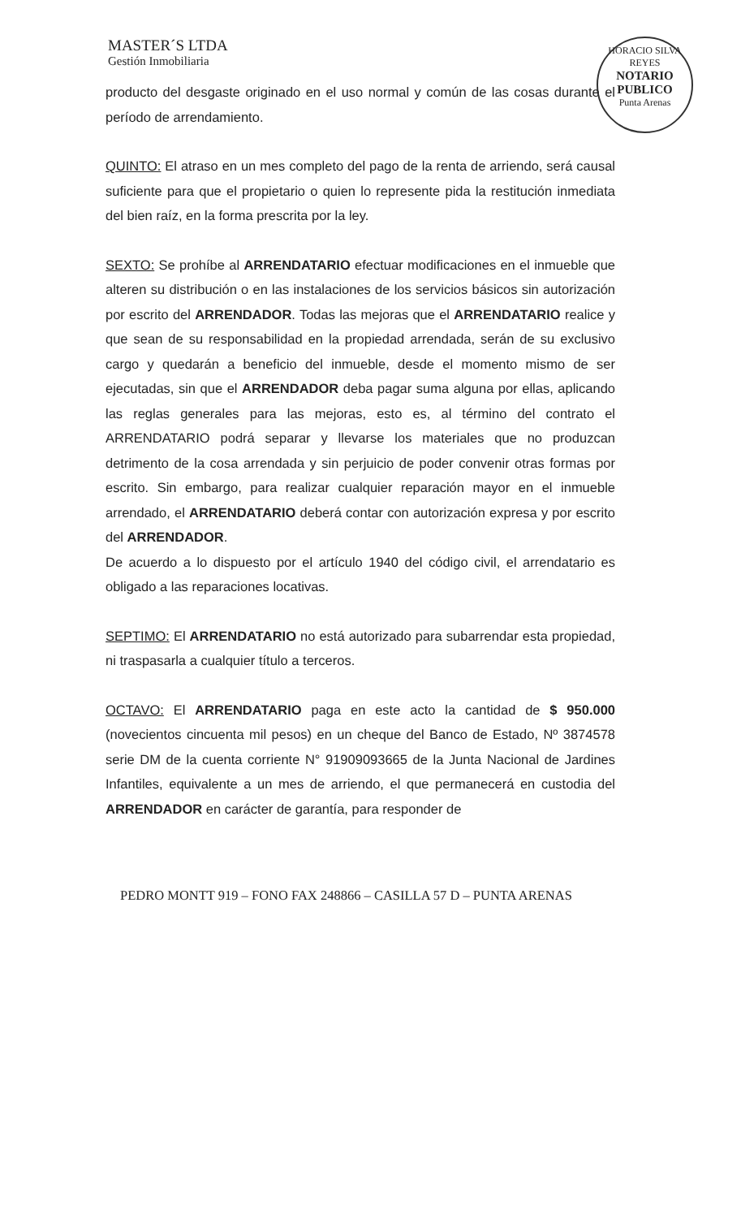MASTER´S LTDA
Gestión Inmobiliaria
HORACIO SILVA REYES
NOTARIO
PUBLICO
Punta Arenas
producto del desgaste originado en el uso normal y común de las cosas durante el período de arrendamiento.
QUINTO: El atraso en un mes completo del pago de la renta de arriendo, será causal suficiente para que el propietario o quien lo represente pida la restitución inmediata del bien raíz, en la forma prescrita por la ley.
SEXTO: Se prohíbe al ARRENDATARIO efectuar modificaciones en el inmueble que alteren su distribución o en las instalaciones de los servicios básicos sin autorización por escrito del ARRENDADOR. Todas las mejoras que el ARRENDATARIO realice y que sean de su responsabilidad en la propiedad arrendada, serán de su exclusivo cargo y quedarán a beneficio del inmueble, desde el momento mismo de ser ejecutadas, sin que el ARRENDADOR deba pagar suma alguna por ellas, aplicando las reglas generales para las mejoras, esto es, al término del contrato el ARRENDATARIO podrá separar y llevarse los materiales que no produzcan detrimento de la cosa arrendada y sin perjuicio de poder convenir otras formas por escrito. Sin embargo, para realizar cualquier reparación mayor en el inmueble arrendado, el ARRENDATARIO deberá contar con autorización expresa y por escrito del ARRENDADOR.
De acuerdo a lo dispuesto por el artículo 1940 del código civil, el arrendatario es obligado a las reparaciones locativas.
SEPTIMO: El ARRENDATARIO no está autorizado para subarrendar esta propiedad, ni traspasarla a cualquier título a terceros.
OCTAVO: El ARRENDATARIO paga en este acto la cantidad de $ 950.000 (novecientos cincuenta mil pesos) en un cheque del Banco de Estado, Nº 3874578 serie DM de la cuenta corriente N° 91909093665 de la Junta Nacional de Jardines Infantiles, equivalente a un mes de arriendo, el que permanecerá en custodia del ARRENDADOR en carácter de garantía, para responder de
PEDRO MONTT 919 – FONO FAX 248866 – CASILLA 57 D – PUNTA ARENAS